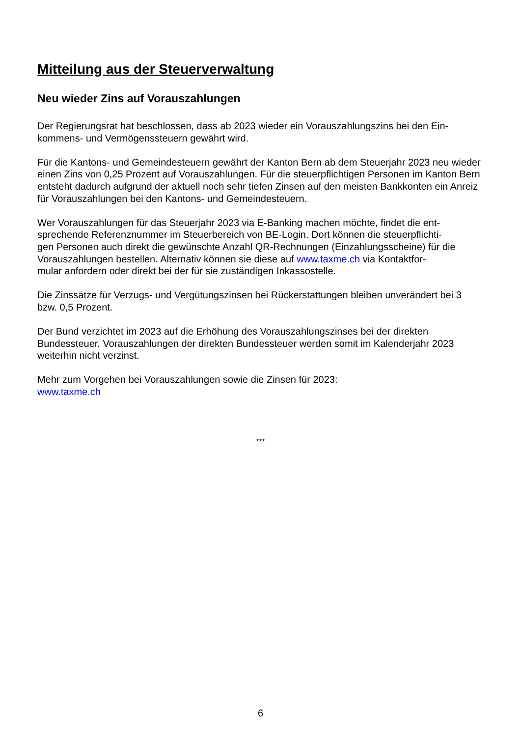Mitteilung aus der Steuerverwaltung
Neu wieder Zins auf Vorauszahlungen
Der Regierungsrat hat beschlossen, dass ab 2023 wieder ein Vorauszahlungszins bei den Ein-
kommens- und Vermögenssteuern gewährt wird.
Für die Kantons- und Gemeindesteuern gewährt der Kanton Bern ab dem Steuerjahr 2023 neu wieder einen Zins von 0,25 Prozent auf Vorauszahlungen. Für die steuerpflichtigen Personen im Kanton Bern entsteht dadurch aufgrund der aktuell noch sehr tiefen Zinsen auf den meisten Bankkonten ein Anreiz für Vorauszahlungen bei den Kantons- und Gemeindesteuern.
Wer Vorauszahlungen für das Steuerjahr 2023 via E-Banking machen möchte, findet die ent-
sprechende Referenznummer im Steuerbereich von BE-Login. Dort können die steuerpflichti-
gen Personen auch direkt die gewünschte Anzahl QR-Rechnungen (Einzahlungsscheine) für die Vorauszahlungen bestellen. Alternativ können sie diese auf www.taxme.ch via Kontaktfor-
mular anfordern oder direkt bei der für sie zuständigen Inkassostelle.
Die Zinssätze für Verzugs- und Vergütungszinsen bei Rückerstattungen bleiben unverändert bei 3 bzw. 0,5 Prozent.
Der Bund verzichtet im 2023 auf die Erhöhung des Vorauszahlungszinses bei der direkten Bundessteuer. Vorauszahlungen der direkten Bundessteuer werden somit im Kalenderjahr 2023 weiterhin nicht verzinst.
Mehr zum Vorgehen bei Vorauszahlungen sowie die Zinsen für 2023:
www.taxme.ch
***
6